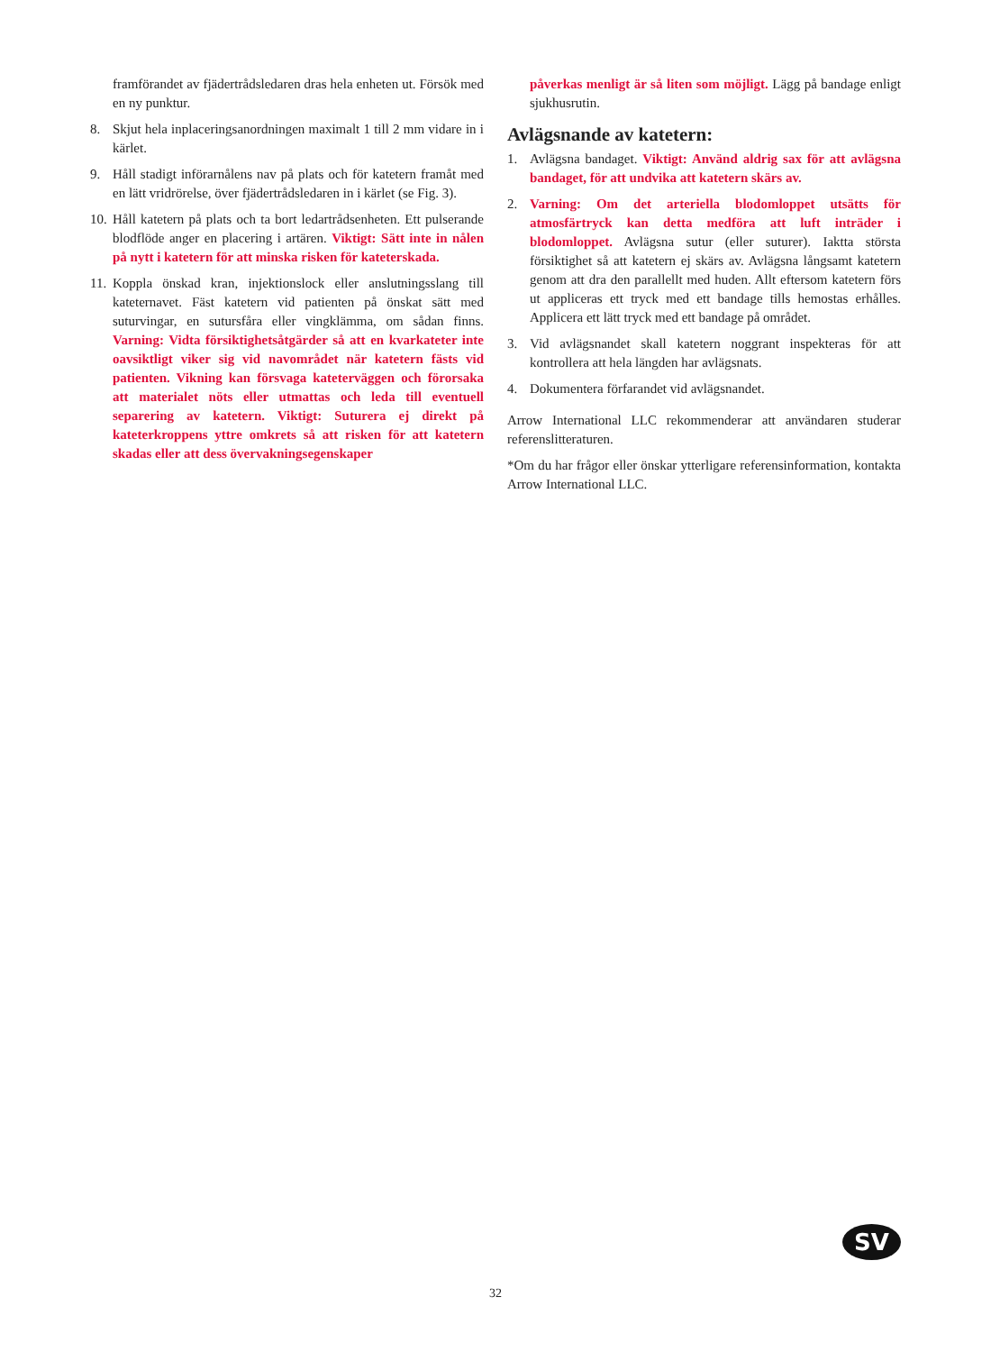framförandet av fjädertrådsledaren dras hela enheten ut. Försök med en ny punktur.
8. Skjut hela inplaceringsanordningen maximalt 1 till 2 mm vidare in i kärlet.
9. Håll stadigt införarnålens nav på plats och för katetern framåt med en lätt vridrörelse, över fjädertrådsledaren in i kärlet (se Fig. 3).
10. Håll katetern på plats och ta bort ledartrådsenheten. Ett pulserande blodflöde anger en placering i artären. Viktigt: Sätt inte in nålen på nytt i katetern för att minska risken för kateterskada.
11. Koppla önskad kran, injektionslock eller anslutningsslang till kateternavet. Fäst katetern vid patienten på önskat sätt med suturvingar, en sutursfåra eller vingklämma, om sådan finns. Varning: Vidta försiktighetsåtgärder så att en kvarkateter inte oavsiktligt viker sig vid navområdet när katetern fästs vid patienten. Vikning kan försvaga kateterväggen och förorsaka att materialet nöts eller utmattas och leda till eventuell separering av katetern. Viktigt: Suturera ej direkt på kateterkroppens yttre omkrets så att risken för att katetern skadas eller att dess övervakningsegenskaper
påverkas menligt är så liten som möjligt. Lägg på bandage enligt sjukhusrutin.
Avlägsnande av katetern:
1. Avlägsna bandaget. Viktigt: Använd aldrig sax för att avlägsna bandaget, för att undvika att katetern skärs av.
2. Varning: Om det arteriella blodomloppet utsätts för atmosfärtryck kan detta medföra att luft inträder i blodomloppet. Avlägsna sutur (eller suturer). Iaktta största försiktighet så att katetern ej skärs av. Avlägsna långsamt katetern genom att dra den parallellt med huden. Allt eftersom katetern förs ut appliceras ett tryck med ett bandage tills hemostas erhålles. Applicera ett lätt tryck med ett bandage på området.
3. Vid avlägsnandet skall katetern noggrant inspekteras för att kontrollera att hela längden har avlägsnats.
4. Dokumentera förfarandet vid avlägsnandet.
Arrow International LLC rekommenderar att användaren studerar referenslitteraturen.
*Om du har frågor eller önskar ytterligare referensinformation, kontakta Arrow International LLC.
SV
32